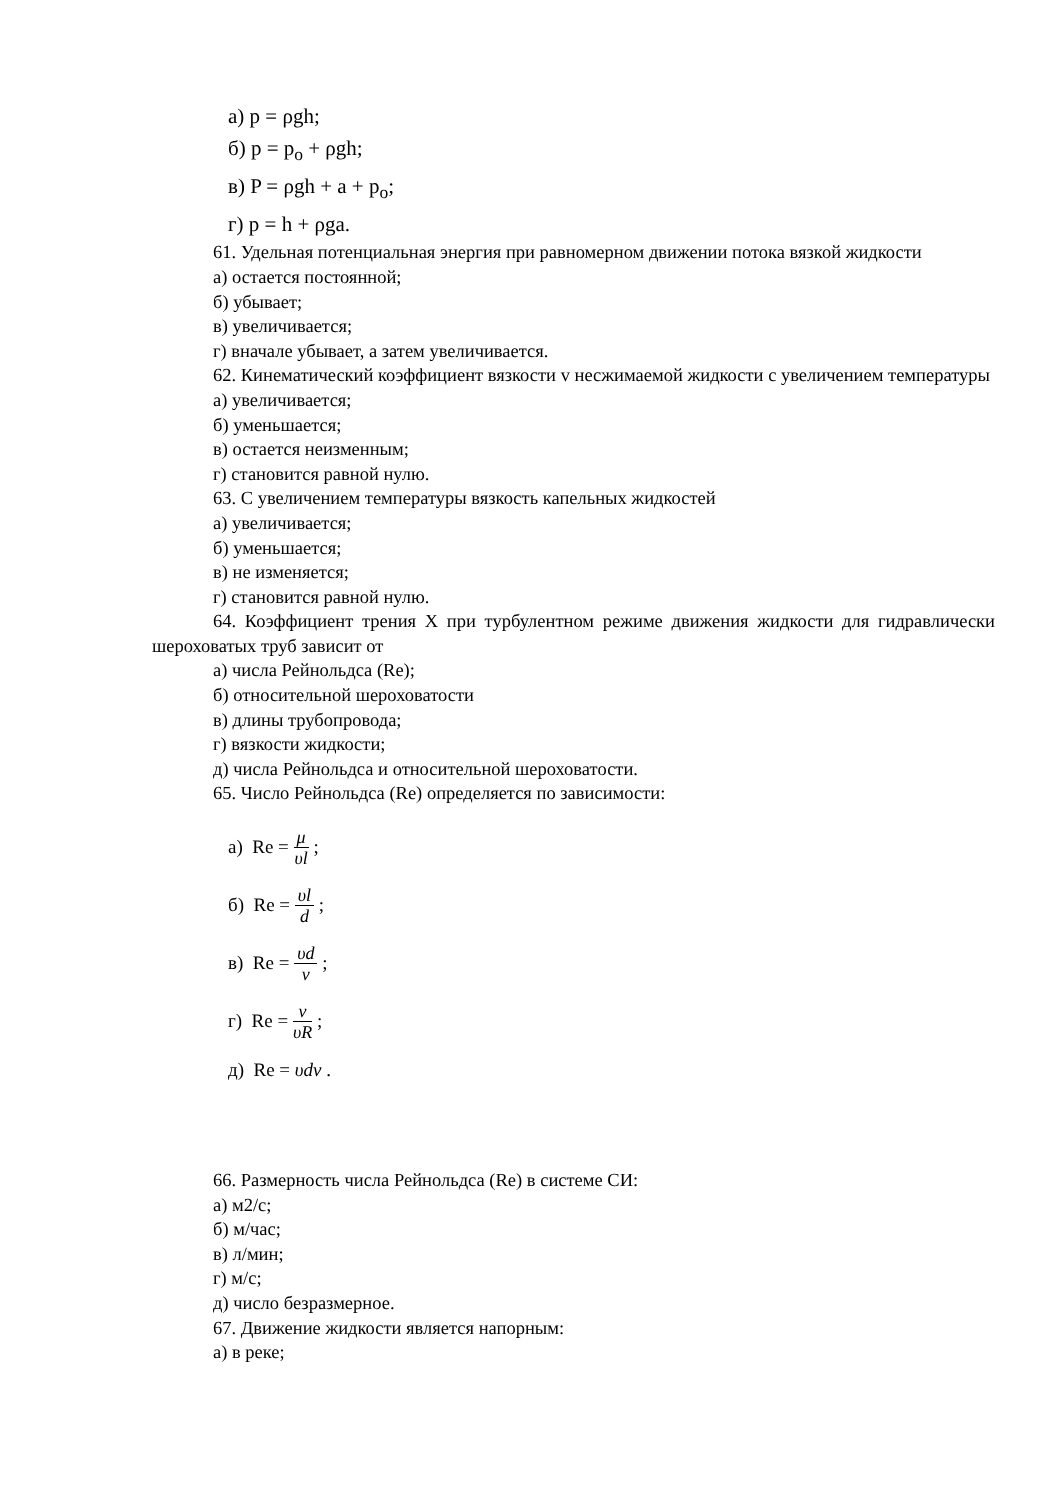а) p = ρgh;
б) p = p<sub>o</sub> + ρgh;
в) P = ρgh + a + p<sub>o</sub>;
г) p = h + ρga.
61. Удельная потенциальная энергия при равномерном движении потока вязкой жидкости
а) остается постоянной;
б) убывает;
в) увеличивается;
г) вначале убывает, а затем увеличивается.
62. Кинематический коэффициент вязкости v несжимаемой жидкости с увеличением температуры
а) увеличивается;
б) уменьшается;
в) остается неизменным;
г) становится равной нулю.
63. С увеличением температуры вязкость капельных жидкостей
а) увеличивается;
б) уменьшается;
в) не изменяется;
г) становится равной нулю.
64. Коэффициент трения X при турбулентном режиме движения жидкости для гидравлически шероховатых труб зависит от
а) числа Рейнольдса (Re);
б) относительной шероховатости
в) длины трубопровода;
г) вязкости жидкости;
д) числа Рейнольдса и относительной шероховатости.
65. Число Рейнольдса (Re) определяется по зависимости:
а) Re = μ υl ;
б) Re = υl d ;
в) Re = υd ν ;
г) Re = ν υR ;
д) Re = υdν .
66. Размерность числа Рейнольдса (Re) в системе СИ:
а) м2/с;
б) м/час;
в) л/мин;
г) м/с;
д) число безразмерное.
67. Движение жидкости является напорным:
а) в реке;